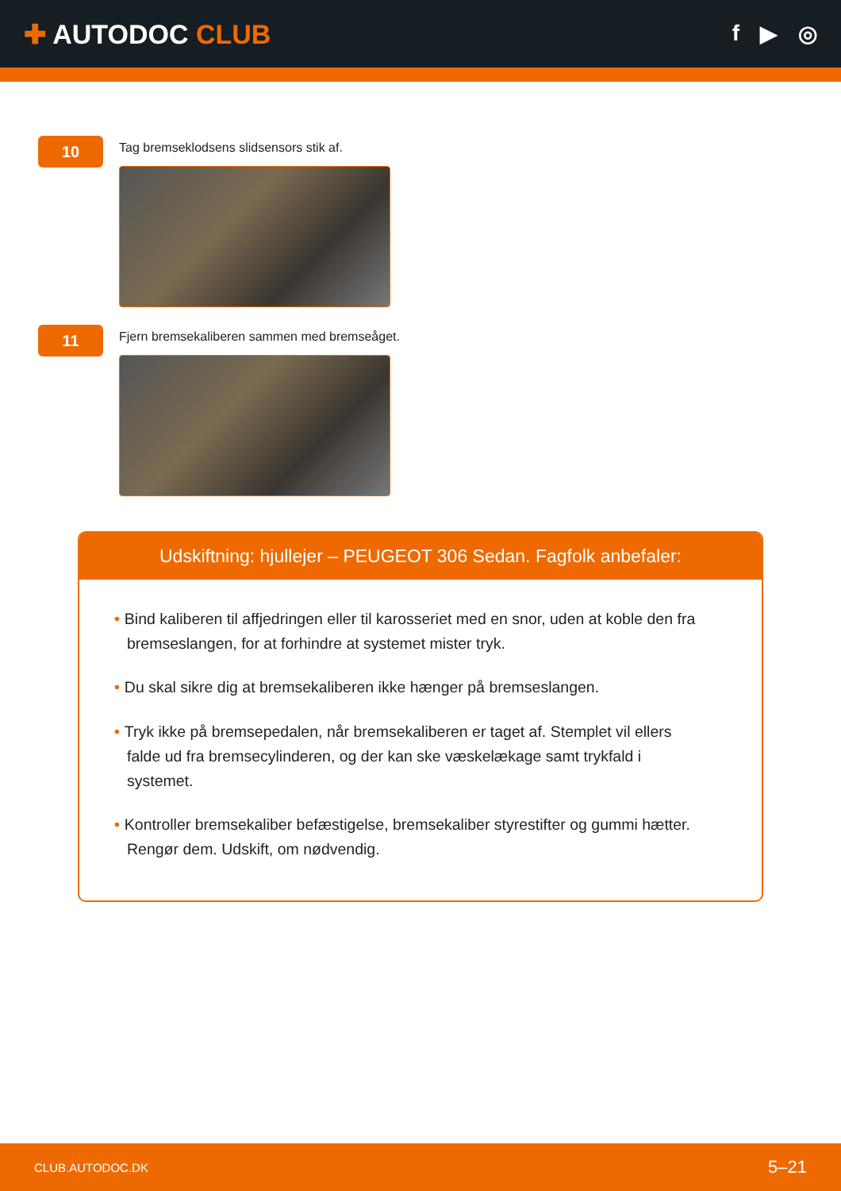✚ AUTODOC CLUB
f ▶ ◎
10
Tag bremseklodsens slidsensors stik af.
11
Fjern bremsekaliberen sammen med bremseåget.
Udskiftning: hjullejer – PEUGEOT 306 Sedan. Fagfolk anbefaler:
• Bind kaliberen til affjedringen eller til karosseriet med en snor, uden at koble den fra bremseslangen, for at forhindre at systemet mister tryk.
• Du skal sikre dig at bremsekaliberen ikke hænger på bremseslangen.
• Tryk ikke på bremsepedalen, når bremsekaliberen er taget af. Stemplet vil ellers falde ud fra bremsecylinderen, og der kan ske væskelækage samt trykfald i systemet.
• Kontroller bremsekaliber befæstigelse, bremsekaliber styrestifter og gummi hætter. Rengør dem. Udskift, om nødvendig.
CLUB.AUTODOC.DK 5–21